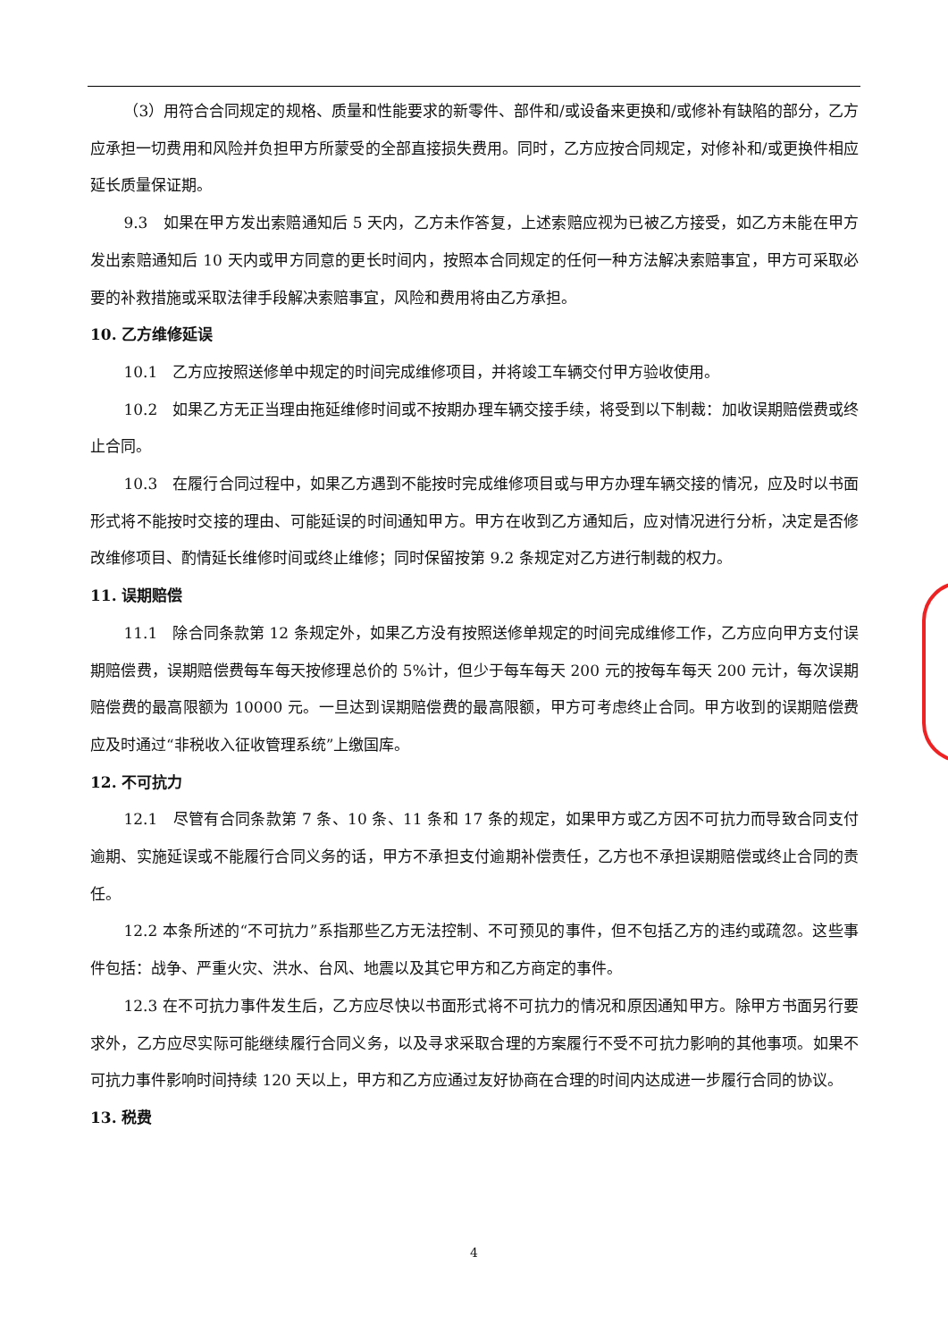（3）用符合合同规定的规格、质量和性能要求的新零件、部件和/或设备来更换和/或修补有缺陷的部分，乙方应承担一切费用和风险并负担甲方所蒙受的全部直接损失费用。同时，乙方应按合同规定，对修补和/或更换件相应延长质量保证期。
9.3　如果在甲方发出索赔通知后 5 天内，乙方未作答复，上述索赔应视为已被乙方接受，如乙方未能在甲方发出索赔通知后 10 天内或甲方同意的更长时间内，按照本合同规定的任何一种方法解决索赔事宜，甲方可采取必要的补救措施或采取法律手段解决索赔事宜，风险和费用将由乙方承担。
10. 乙方维修延误
10.1　乙方应按照送修单中规定的时间完成维修项目，并将竣工车辆交付甲方验收使用。
10.2　如果乙方无正当理由拖延维修时间或不按期办理车辆交接手续，将受到以下制裁：加收误期赔偿费或终止合同。
10.3　在履行合同过程中，如果乙方遇到不能按时完成维修项目或与甲方办理车辆交接的情况，应及时以书面形式将不能按时交接的理由、可能延误的时间通知甲方。甲方在收到乙方通知后，应对情况进行分析，决定是否修改维修项目、酌情延长维修时间或终止维修；同时保留按第 9.2 条规定对乙方进行制裁的权力。
11. 误期赔偿
11.1　除合同条款第 12 条规定外，如果乙方没有按照送修单规定的时间完成维修工作，乙方应向甲方支付误期赔偿费，误期赔偿费每车每天按修理总价的 5%计，但少于每车每天 200 元的按每车每天 200 元计，每次误期赔偿费的最高限额为 10000 元。一旦达到误期赔偿费的最高限额，甲方可考虑终止合同。甲方收到的误期赔偿费应及时通过“非税收入征收管理系统”上缴国库。
12. 不可抗力
12.1　尽管有合同条款第 7 条、10 条、11 条和 17 条的规定，如果甲方或乙方因不可抗力而导致合同支付逾期、实施延误或不能履行合同义务的话，甲方不承担支付逾期补偿责任，乙方也不承担误期赔偿或终止合同的责任。
12.2 本条所述的“不可抗力”系指那些乙方无法控制、不可预见的事件，但不包括乙方的违约或疏忽。这些事件包括：战争、严重火灾、洪水、台风、地震以及其它甲方和乙方商定的事件。
12.3 在不可抗力事件发生后，乙方应尽快以书面形式将不可抗力的情况和原因通知甲方。除甲方书面另行要求外，乙方应尽实际可能继续履行合同义务，以及寻求采取合理的方案履行不受不可抗力影响的其他事项。如果不可抗力事件影响时间持续 120 天以上，甲方和乙方应通过友好协商在合理的时间内达成进一步履行合同的协议。
13. 税费
4